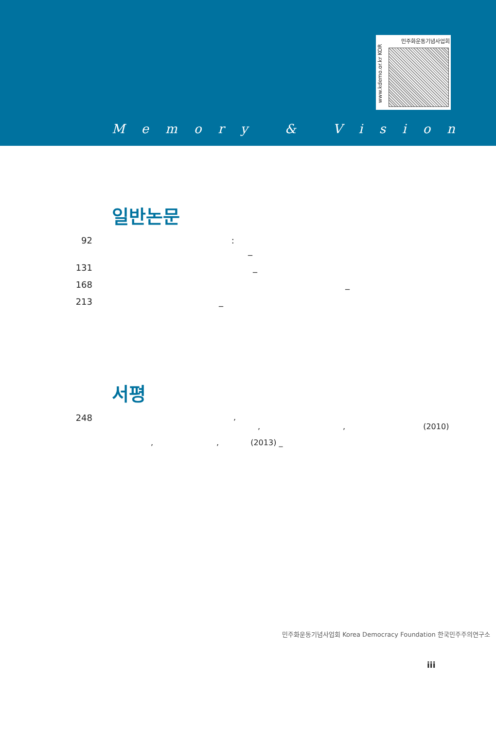민주화운동기념사업회
www.kdemo.or.kr KOR
Memory & Vision
일반논문
92 :
_
131 _
168 _
213 _
서평
248,
,, (2010)
,, (2013) _
민주화운동기념사업회 Korea Democracy Foundation 한국민주주의연구소
iii